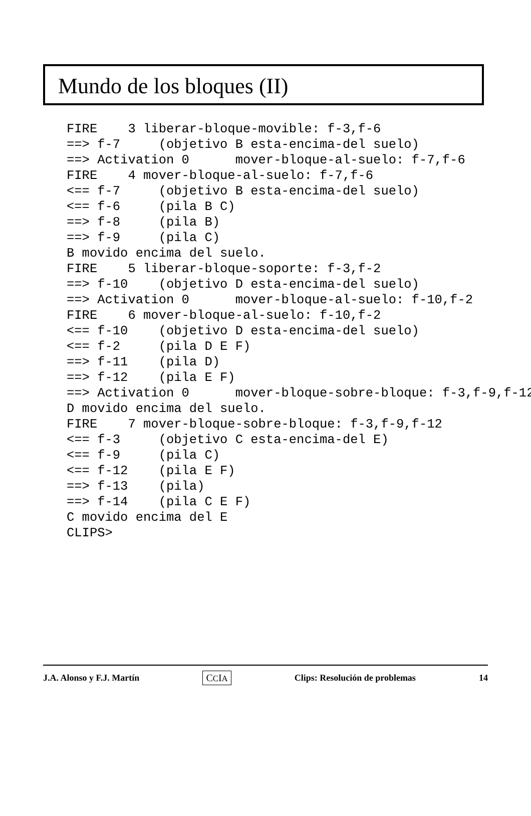Mundo de los bloques (II)
FIRE    3 liberar-bloque-movible: f-3,f-6
==> f-7     (objetivo B esta-encima-del suelo)
==> Activation 0      mover-bloque-al-suelo: f-7,f-6
FIRE    4 mover-bloque-al-suelo: f-7,f-6
<== f-7     (objetivo B esta-encima-del suelo)
<== f-6     (pila B C)
==> f-8     (pila B)
==> f-9     (pila C)
B movido encima del suelo.
FIRE    5 liberar-bloque-soporte: f-3,f-2
==> f-10    (objetivo D esta-encima-del suelo)
==> Activation 0      mover-bloque-al-suelo: f-10,f-2
FIRE    6 mover-bloque-al-suelo: f-10,f-2
<== f-10    (objetivo D esta-encima-del suelo)
<== f-2     (pila D E F)
==> f-11    (pila D)
==> f-12    (pila E F)
==> Activation 0      mover-bloque-sobre-bloque: f-3,f-9,f-12
D movido encima del suelo.
FIRE    7 mover-bloque-sobre-bloque: f-3,f-9,f-12
<== f-3     (objetivo C esta-encima-del E)
<== f-9     (pila C)
<== f-12    (pila E F)
==> f-13    (pila)
==> f-14    (pila C E F)
C movido encima del E
CLIPS>
J.A. Alonso y F.J. Martín CCIA Clips: Resolución de problemas 14